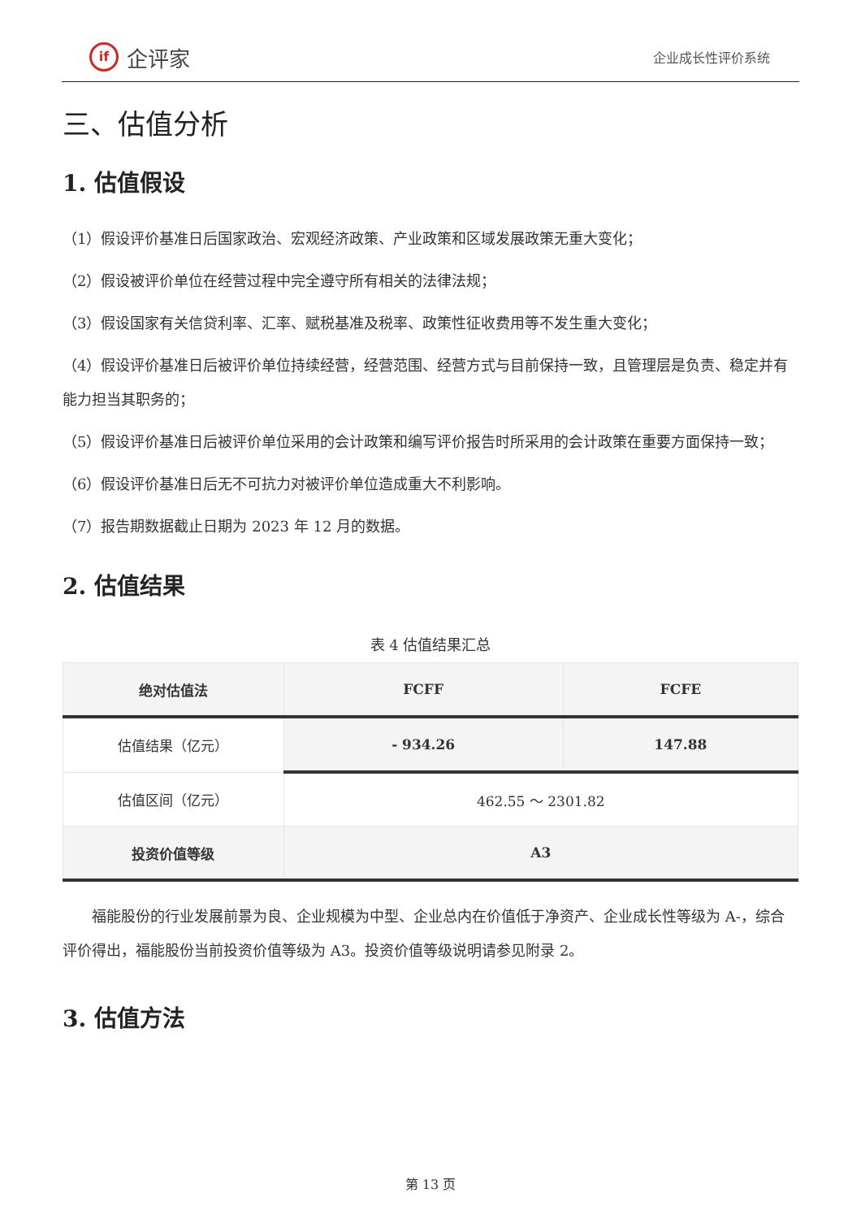if
企评家
企业成长性评价系统
三、估值分析
1. 估值假设
（1）假设评价基准日后国家政治、宏观经济政策、产业政策和区域发展政策无重大变化；
（2）假设被评价单位在经营过程中完全遵守所有相关的法律法规；
（3）假设国家有关信贷利率、汇率、赋税基准及税率、政策性征收费用等不发生重大变化；
（4）假设评价基准日后被评价单位持续经营，经营范围、经营方式与目前保持一致，且管理层是负责、稳定并有能力担当其职务的；
（5）假设评价基准日后被评价单位采用的会计政策和编写评价报告时所采用的会计政策在重要方面保持一致；
（6）假设评价基准日后无不可抗力对被评价单位造成重大不利影响。
（7）报告期数据截止日期为 2023 年 12 月的数据。
2. 估值结果
表 4 估值结果汇总
| 绝对估值法 | FCFF | FCFE |
| --- | --- | --- |
| 估值结果（亿元） | - 934.26 | 147.88 |
| 估值区间（亿元） | 462.55 ～ 2301.82 | |
| 投资价值等级 | A3 | |
福能股份的行业发展前景为良、企业规模为中型、企业总内在价值低于净资产、企业成长性等级为 A-，综合评价得出，福能股份当前投资价值等级为 A3。投资价值等级说明请参见附录 2。
3. 估值方法
第 13 页